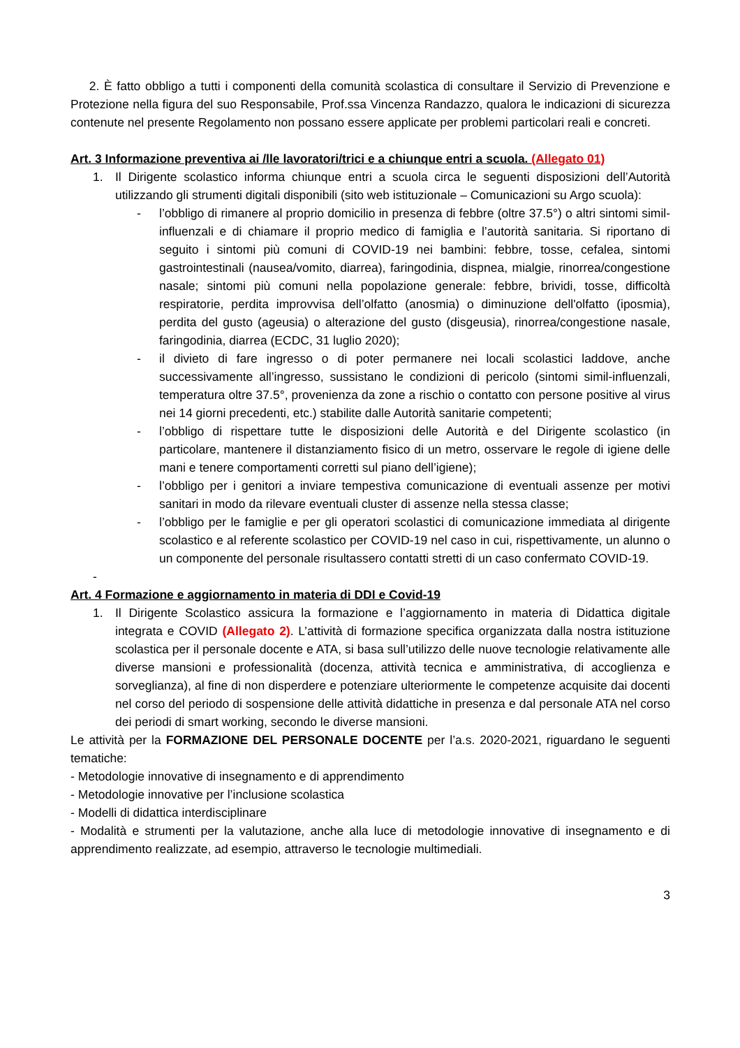2. È fatto obbligo a tutti i componenti della comunità scolastica di consultare il Servizio di Prevenzione e Protezione nella figura del suo Responsabile, Prof.ssa Vincenza Randazzo, qualora le indicazioni di sicurezza contenute nel presente Regolamento non possano essere applicate per problemi particolari reali e concreti.
Art. 3 Informazione preventiva ai /lle lavoratori/trici e a chiunque entri a scuola. (Allegato 01)
1. Il Dirigente scolastico informa chiunque entri a scuola circa le seguenti disposizioni dell’Autorità utilizzando gli strumenti digitali disponibili (sito web istituzionale – Comunicazioni su Argo scuola):
- l’obbligo di rimanere al proprio domicilio in presenza di febbre (oltre 37.5°) o altri sintomi simil-influenzali e di chiamare il proprio medico di famiglia e l’autorità sanitaria. Si riportano di seguito i sintomi più comuni di COVID-19 nei bambini: febbre, tosse, cefalea, sintomi gastrointestinali (nausea/vomito, diarrea), faringodinia, dispnea, mialgie, rinorrea/congestione nasale; sintomi più comuni nella popolazione generale: febbre, brividi, tosse, difficoltà respiratorie, perdita improvvisa dell’olfatto (anosmia) o diminuzione dell'olfatto (iposmia), perdita del gusto (ageusia) o alterazione del gusto (disgeusia), rinorrea/congestione nasale, faringodinia, diarrea (ECDC, 31 luglio 2020);
- il divieto di fare ingresso o di poter permanere nei locali scolastici laddove, anche successivamente all’ingresso, sussistano le condizioni di pericolo (sintomi simil-influenzali, temperatura oltre 37.5°, provenienza da zone a rischio o contatto con persone positive al virus nei 14 giorni precedenti, etc.) stabilite dalle Autorità sanitarie competenti;
- l’obbligo di rispettare tutte le disposizioni delle Autorità e del Dirigente scolastico (in particolare, mantenere il distanziamento fisico di un metro, osservare le regole di igiene delle mani e tenere comportamenti corretti sul piano dell’igiene);
- l’obbligo per i genitori a inviare tempestiva comunicazione di eventuali assenze per motivi sanitari in modo da rilevare eventuali cluster di assenze nella stessa classe;
- l’obbligo per le famiglie e per gli operatori scolastici di comunicazione immediata al dirigente scolastico e al referente scolastico per COVID-19 nel caso in cui, rispettivamente, un alunno o un componente del personale risultassero contatti stretti di un caso confermato COVID-19.
-
Art. 4 Formazione e aggiornamento in materia di DDI e Covid-19
1. Il Dirigente Scolastico assicura la formazione e l’aggiornamento in materia di Didattica digitale integrata e COVID (Allegato 2). L’attività di formazione specifica organizzata dalla nostra istituzione scolastica per il personale docente e ATA, si basa sull’utilizzo delle nuove tecnologie relativamente alle diverse mansioni e professionalità (docenza, attività tecnica e amministrativa, di accoglienza e sorveglianza), al fine di non disperdere e potenziare ulteriormente le competenze acquisite dai docenti nel corso del periodo di sospensione delle attività didattiche in presenza e dal personale ATA nel corso dei periodi di smart working, secondo le diverse mansioni.
Le attività per la FORMAZIONE DEL PERSONALE DOCENTE per l’a.s. 2020-2021, riguardano le seguenti tematiche:
- Metodologie innovative di insegnamento e di apprendimento
- Metodologie innovative per l’inclusione scolastica
- Modelli di didattica interdisciplinare
- Modalità e strumenti per la valutazione, anche alla luce di metodologie innovative di insegnamento e di apprendimento realizzate, ad esempio, attraverso le tecnologie multimediali.
3